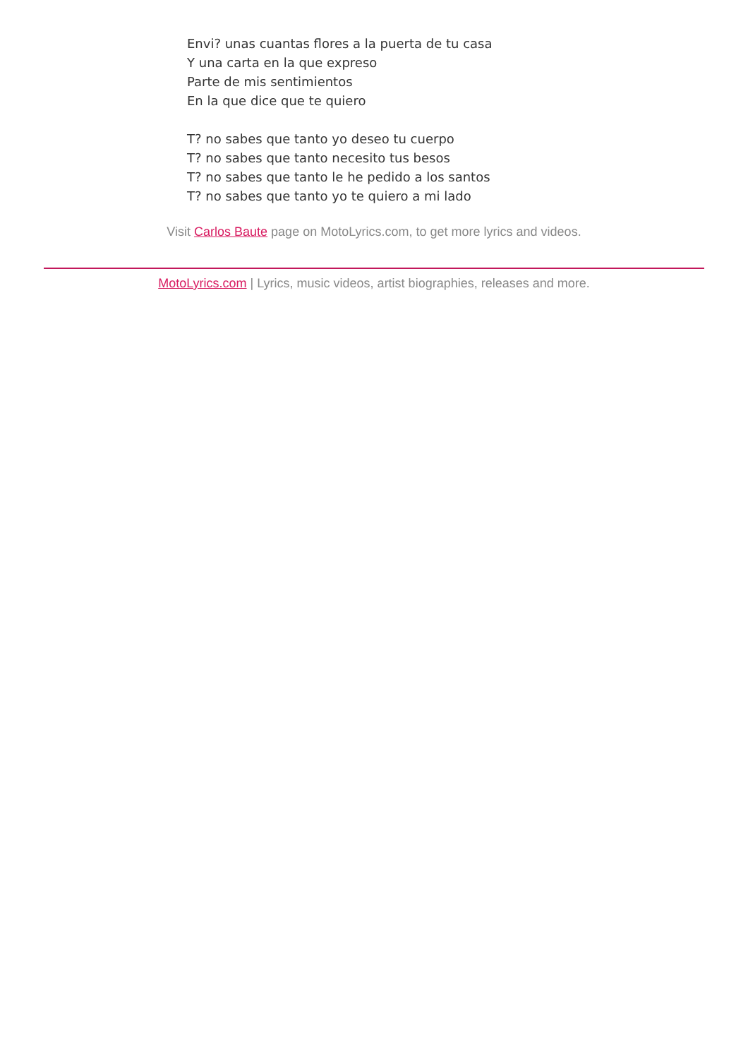Envi? unas cuantas flores a la puerta de tu casa
Y una carta en la que expreso
Parte de mis sentimientos
En la que dice que te quiero
T? no sabes que tanto yo deseo tu cuerpo
T? no sabes que tanto necesito tus besos
T? no sabes que tanto le he pedido a los santos
T? no sabes que tanto yo te quiero a mi lado
Visit Carlos Baute page on MotoLyrics.com, to get more lyrics and videos.
MotoLyrics.com | Lyrics, music videos, artist biographies, releases and more.